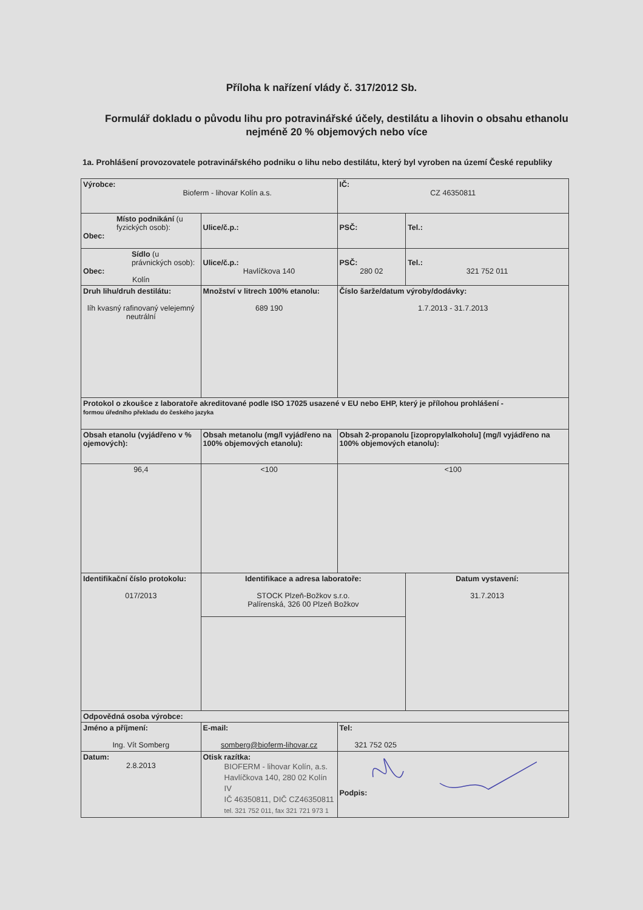Příloha k nařízení vlády č. 317/2012 Sb.
Formulář dokladu o původu lihu pro potravinářské účely, destilátu a lihovin o obsahu ethanolu nejméně 20 % objemových nebo více
1a. Prohlášení provozovatele potravinářského podniku o lihu nebo destilátu, který byl vyroben na území České republiky
| Výrobce: Bioferm - lihovar Kolín a.s. | | | | IČ: CZ 46350811 | |
| Místo podnikání (u fyzických osob): Obec: | | Ulice/č.p.: | | PSČ: | Tel.: |
| Sídlo (u právnických osob): Obec: Kolín | | Ulice/č.p.: Havlíčkova 140 | | PSČ: 280 02 | Tel.: 321 752 011 |
| Druh lihu/druh destilátu: líh kvasný rafinovaný velejemný neutrální | | Množství v litrech 100% etanolu: 689 190 | Číslo šarže/datum výroby/dodávky: 1.7.2013 - 31.7.2013 | | |
| Protokol o zkoušce z laboratoře akreditované podle ISO 17025 usazené v EU nebo EHP, který je přílohou prohlášení - formou úředního překladu do českého jazyka | | | | | |
| Obsah etanolu (vyjádřeno v % ojemových): | | Obsah metanolu (mg/l vyjádřeno na 100% objemových etanolu): | Obsah 2-propanolu [izopropylalkoholu] (mg/l vyjádřeno na 100% objemových etanolu): | | |
| 96,4 | | <100 | <100 | | |
| Identifikační číslo protokolu: 017/2013 | | Identifikace a adresa laboratoře: STOCK Plzeň-Božkov s.r.o. Palírenská, 326 00 Plzeň Božkov | | | Datum vystavení: 31.7.2013 |
| Odpovědná osoba výrobce: | | | | | |
| Jméno a příjmení: Ing. Vít Somberg | E-mail: somberg@bioferm-lihovar.cz | | Tel: 321 752 025 | | |
| Datum: 2.8.2013 | Otisk razítka: BIOFERM - lihovar Kolín, a.s. Havlíčkova 140, 280 02 Kolín IV IČ 46350811, DIČ CZ46350811 tel. 321 752 011, fax 321 721 973 1 | | Podpis: | | |